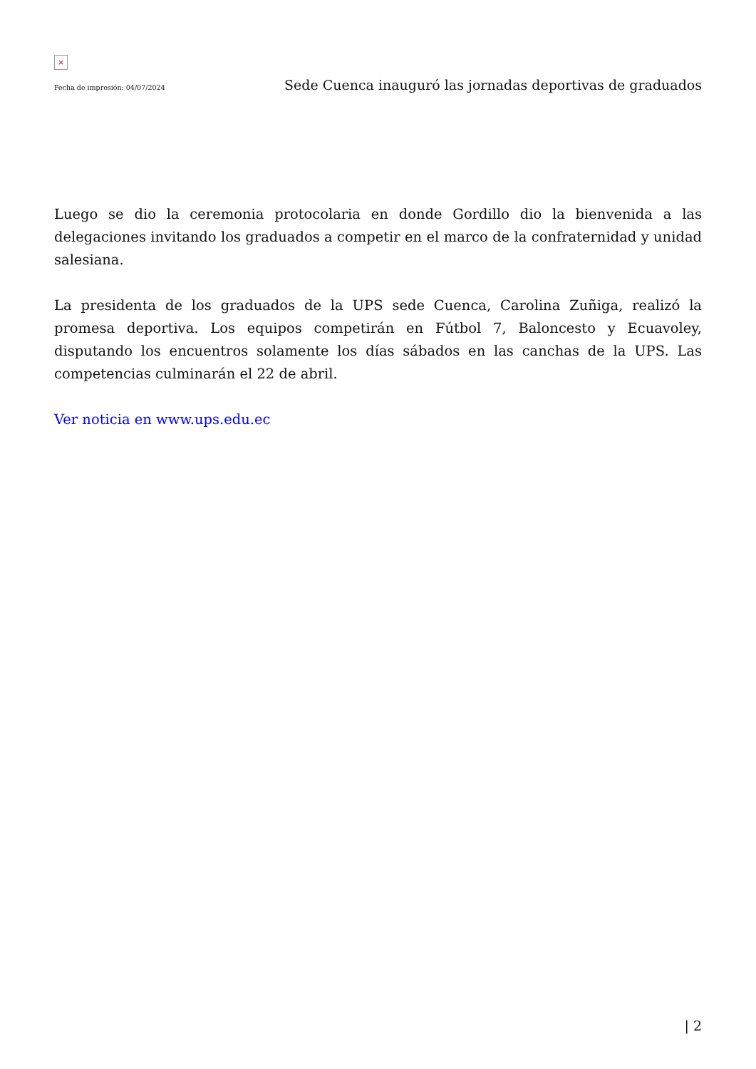×
Fecha de impresión: 04/07/2024 Sede Cuenca inauguró las jornadas deportivas de graduados
Luego se dio la ceremonia protocolaria en donde Gordillo dio la bienvenida a las delegaciones invitando los graduados a competir en el marco de la confraternidad y unidad salesiana.
La presidenta de los graduados de la UPS sede Cuenca, Carolina Zuñiga, realizó la promesa deportiva. Los equipos competirán en Fútbol 7, Baloncesto y Ecuavoley, disputando los encuentros solamente los días sábados en las canchas de la UPS. Las competencias culminarán el 22 de abril.
Ver noticia en www.ups.edu.ec
| 2